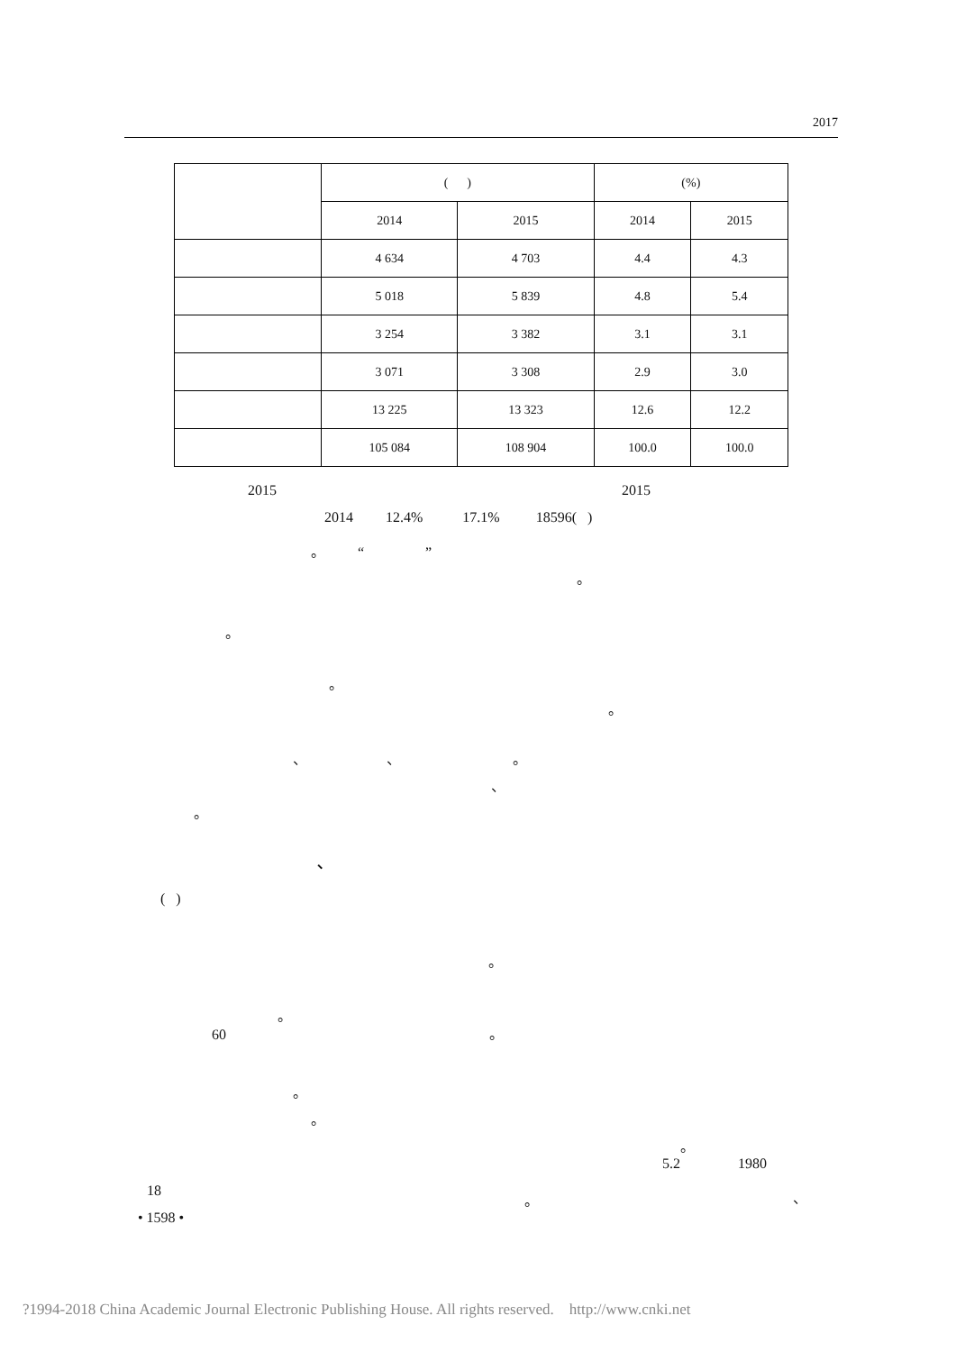2017
| | ( ) | | (%) | |
| --- | --- | --- | --- | --- |
| | 2014 | 2015 | 2014 | 2015 |
| | 4 634 | 4 703 | 4.4 | 4.3 |
| | 5 018 | 5 839 | 4.8 | 5.4 |
| | 3 254 | 3 382 | 3.1 | 3.1 |
| | 3 071 | 3 308 | 2.9 | 3.0 |
| | 13 225 | 13 323 | 12.6 | 12.2 |
| | 105 084 | 108 904 | 100.0 | 100.0 |
2015 2015
2014 12.4% 17.1% 18596( )
。 “ ”
。
。
。
。
、 、 。
、
。
、
( )
。
。
60 。
。
。
。
5.2 1980
18 。 、
• 1598 •
?1994-2018 China Academic Journal Electronic Publishing House. All rights reserved. http://www.cnki.net